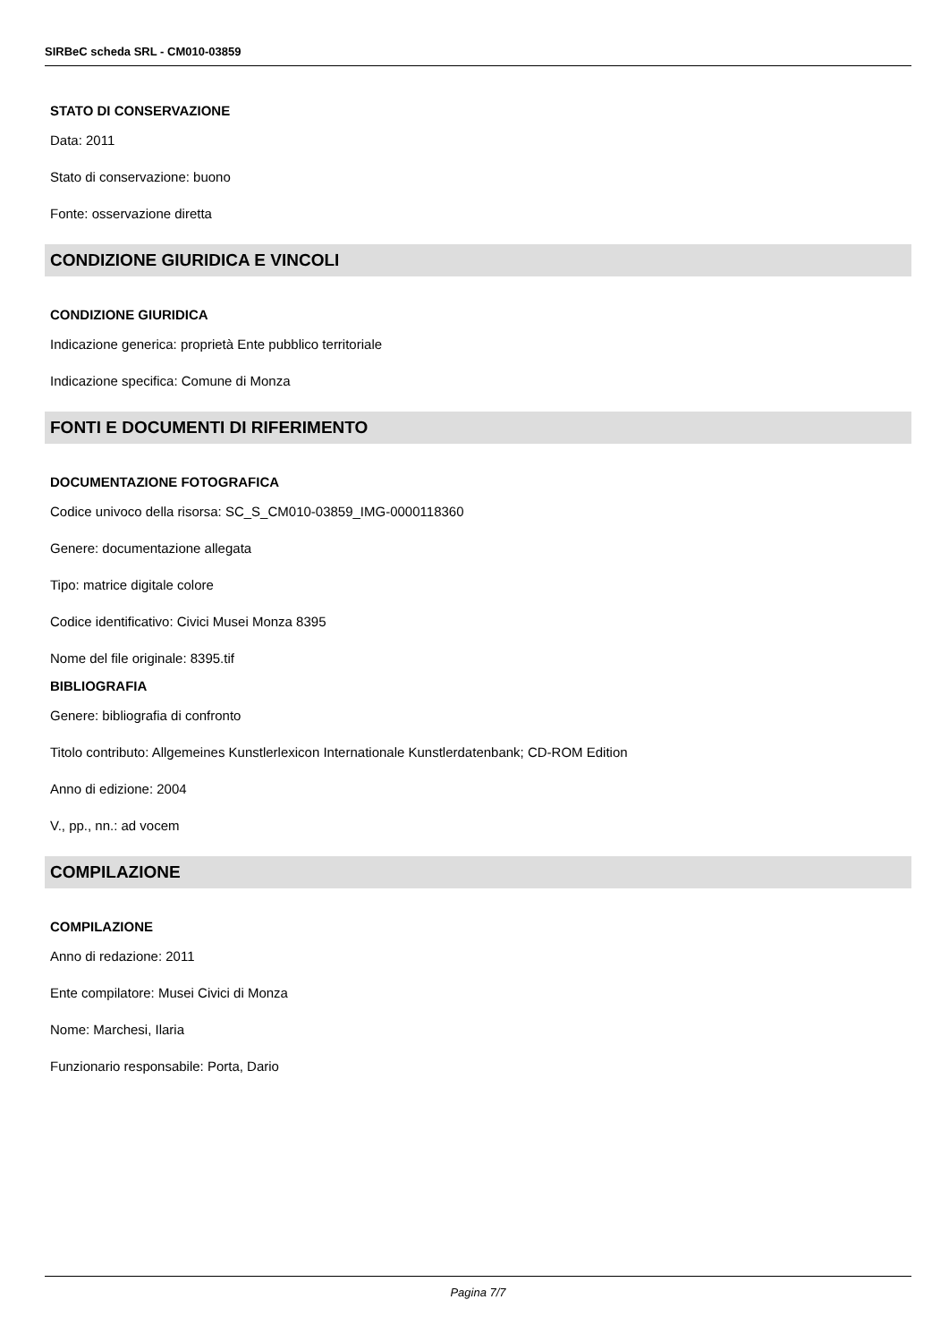SIRBeC scheda SRL - CM010-03859
STATO DI CONSERVAZIONE
Data: 2011
Stato di conservazione: buono
Fonte: osservazione diretta
CONDIZIONE GIURIDICA E VINCOLI
CONDIZIONE GIURIDICA
Indicazione generica: proprietà Ente pubblico territoriale
Indicazione specifica: Comune di Monza
FONTI E DOCUMENTI DI RIFERIMENTO
DOCUMENTAZIONE FOTOGRAFICA
Codice univoco della risorsa: SC_S_CM010-03859_IMG-0000118360
Genere: documentazione allegata
Tipo: matrice digitale colore
Codice identificativo: Civici Musei Monza 8395
Nome del file originale: 8395.tif
BIBLIOGRAFIA
Genere: bibliografia di confronto
Titolo contributo: Allgemeines Kunstlerlexicon Internationale Kunstlerdatenbank; CD-ROM Edition
Anno di edizione: 2004
V., pp., nn.: ad vocem
COMPILAZIONE
COMPILAZIONE
Anno di redazione: 2011
Ente compilatore: Musei Civici di Monza
Nome: Marchesi, Ilaria
Funzionario responsabile: Porta, Dario
Pagina 7/7